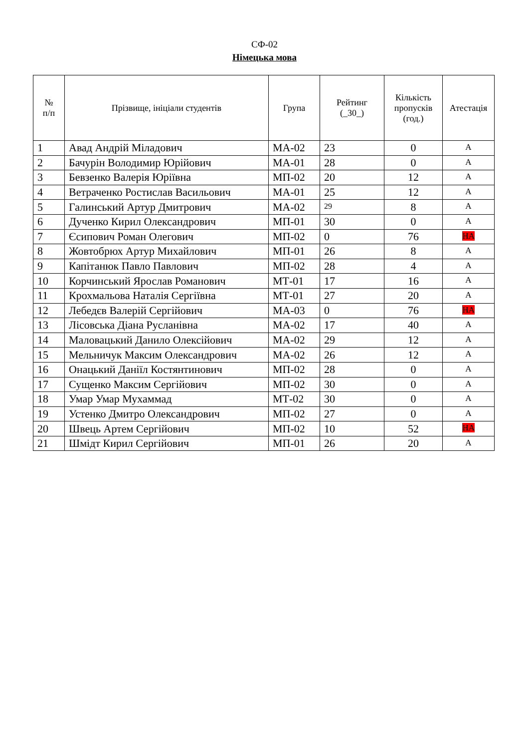СФ-02
Німецька мова
| № п/п | Прізвище, ініціали студентів | Група | Рейтинг (_30_) | Кількість пропусків (год.) | Атестація |
| --- | --- | --- | --- | --- | --- |
| 1 | Авад Андрій Міладович | МА-02 | 23 | 0 | А |
| 2 | Бачурін Володимир Юрійович | МА-01 | 28 | 0 | А |
| 3 | Бевзенко Валерія Юріївна | МП-02 | 20 | 12 | А |
| 4 | Ветраченко Ростислав Васильович | МА-01 | 25 | 12 | А |
| 5 | Галинський Артур Дмитрович | МА-02 | 29 | 8 | А |
| 6 | Дученко Кирил Олександрович | МП-01 | 30 | 0 | А |
| 7 | Єсипович Роман Олегович | МП-02 | 0 | 76 | НА |
| 8 | Жовтобрюх Артур Михайлович | МП-01 | 26 | 8 | А |
| 9 | Капітанюк Павло Павлович | МП-02 | 28 | 4 | А |
| 10 | Корчинський Ярослав Романович | МТ-01 | 17 | 16 | А |
| 11 | Крохмальова Наталія Сергіївна | МТ-01 | 27 | 20 | А |
| 12 | Лебедєв Валерій Сергійович | МА-03 | 0 | 76 | НА |
| 13 | Лісовська Діана Русланівна | МА-02 | 17 | 40 | А |
| 14 | Маловацький Данило Олексійович | МА-02 | 29 | 12 | А |
| 15 | Мельничук Максим Олександрович | МА-02 | 26 | 12 | А |
| 16 | Онацький Даніїл Костянтинович | МП-02 | 28 | 0 | А |
| 17 | Сущенко Максим Сергійович | МП-02 | 30 | 0 | А |
| 18 | Умар Умар Мухаммад | МТ-02 | 30 | 0 | А |
| 19 | Устенко Дмитро Олександрович | МП-02 | 27 | 0 | А |
| 20 | Швець Артем Сергійович | МП-02 | 10 | 52 | НА |
| 21 | Шмідт Кирил Сергійович | МП-01 | 26 | 20 | А |